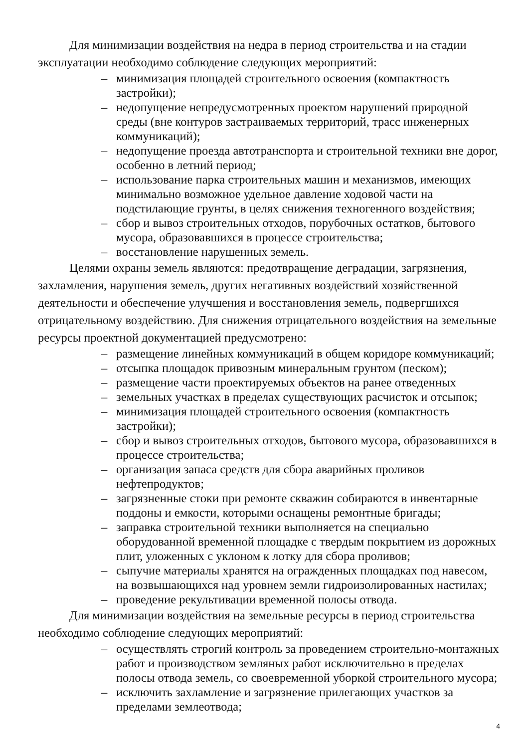Для минимизации воздействия на недра в период строительства и на стадии эксплуатации необходимо соблюдение следующих мероприятий:
– минимизация площадей строительного освоения (компактность застройки);
– недопущение непредусмотренных проектом нарушений природной среды (вне контуров застраиваемых территорий, трасс инженерных коммуникаций);
– недопущение проезда автотранспорта и строительной техники вне дорог, особенно в летний период;
– использование парка строительных машин и механизмов, имеющих минимально возможное удельное давление ходовой части на подстилающие грунты, в целях снижения техногенного воздействия;
– сбор и вывоз строительных отходов, порубочных остатков, бытового мусора, образовавшихся в процессе строительства;
– восстановление нарушенных земель.
Целями охраны земель являются: предотвращение деградации, загрязнения, захламления, нарушения земель, других негативных воздействий хозяйственной деятельности и обеспечение улучшения и восстановления земель, подвергшихся отрицательному воздействию. Для снижения отрицательного воздействия на земельные ресурсы проектной документацией предусмотрено:
– размещение линейных коммуникаций в общем коридоре коммуникаций;
– отсыпка площадок привозным минеральным грунтом (песком);
– размещение части проектируемых объектов на ранее отведенных
– земельных участках в пределах существующих расчисток и отсыпок;
– минимизация площадей строительного освоения (компактность застройки);
– сбор и вывоз строительных отходов, бытового мусора, образовавшихся в процессе строительства;
– организация запаса средств для сбора аварийных проливов нефтепродуктов;
– загрязненные стоки при ремонте скважин собираются в инвентарные поддоны и емкости, которыми оснащены ремонтные бригады;
– заправка строительной техники выполняется на специально оборудованной временной площадке с твердым покрытием из дорожных плит, уложенных с уклоном к лотку для сбора проливов;
– сыпучие материалы хранятся на огражденных площадках под навесом, на возвышающихся над уровнем земли гидроизолированных настилах;
– проведение рекультивации временной полосы отвода.
Для минимизации воздействия на земельные ресурсы в период строительства необходимо соблюдение следующих мероприятий:
– осуществлять строгий контроль за проведением строительно-монтажных работ и производством земляных работ исключительно в пределах полосы отвода земель, со своевременной уборкой строительного мусора;
– исключить захламление и загрязнение прилегающих участков за пределами землеотвода;
4